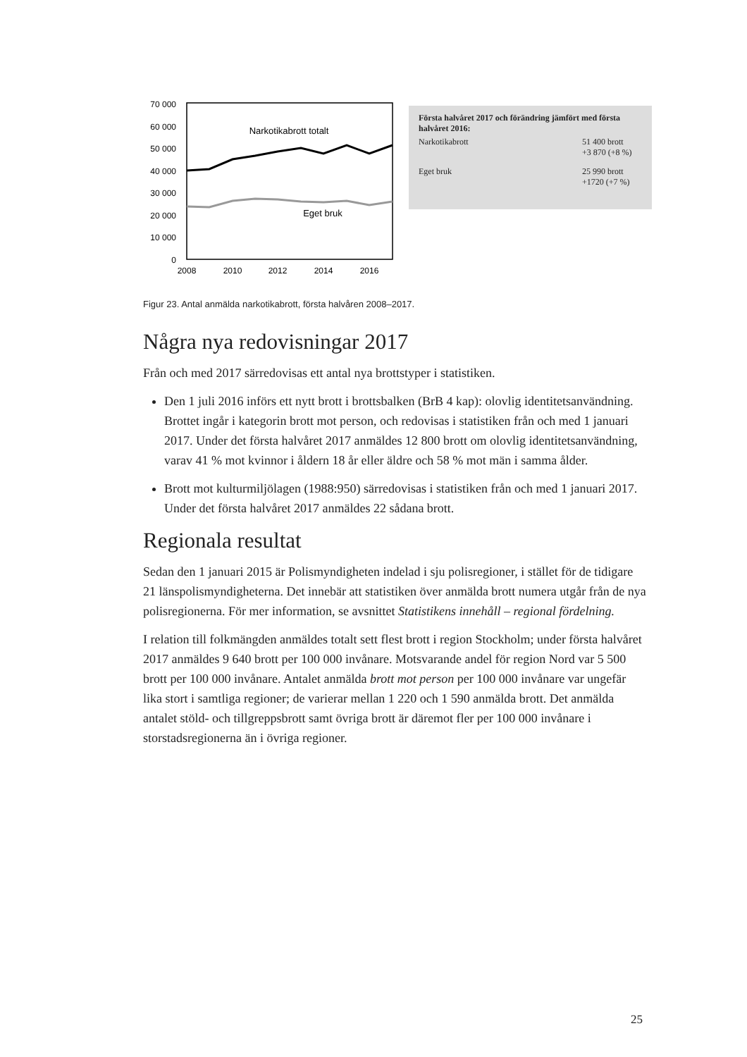70 000
60 000
50 000
40 000
30 000
20 000
10 000
0
Narkotikabrott totalt
Eget bruk
2008
2010
2012
2014
2016
Första halvåret 2017 och förändring jämfört med första halvåret 2016:
| Narkotikabrott | 51 400 brott +3 870 (+8 %) |
| Eget bruk | 25 990 brott +1720 (+7 %) |
Figur 23. Antal anmälda narkotikabrott, första halvåren 2008–2017.
Några nya redovisningar 2017
Från och med 2017 särredovisas ett antal nya brottstyper i statistiken.
Den 1 juli 2016 införs ett nytt brott i brottsbalken (BrB 4 kap): olovlig identitetsanvändning. Brottet ingår i kategorin brott mot person, och redovisas i statistiken från och med 1 januari 2017. Under det första halvåret 2017 anmäldes 12 800 brott om olovlig identitetsanvändning, varav 41 % mot kvinnor i åldern 18 år eller äldre och 58 % mot män i samma ålder.
Brott mot kulturmiljölagen (1988:950) särredovisas i statistiken från och med 1 januari 2017. Under det första halvåret 2017 anmäldes 22 sådana brott.
Regionala resultat
Sedan den 1 januari 2015 är Polismyndigheten indelad i sju polisregioner, i stället för de tidigare 21 länspolismyndigheterna. Det innebär att statistiken över anmälda brott numera utgår från de nya polisregionerna. För mer information, se avsnittet Statistikens innehåll – regional fördelning.
I relation till folkmängden anmäldes totalt sett flest brott i region Stockholm; under första halvåret 2017 anmäldes 9 640 brott per 100 000 invånare. Motsvarande andel för region Nord var 5 500 brott per 100 000 invånare. Antalet anmälda brott mot person per 100 000 invånare var ungefär lika stort i samtliga regioner; de varierar mellan 1 220 och 1 590 anmälda brott. Det anmälda antalet stöld- och tillgreppsbrott samt övriga brott är däremot fler per 100 000 invånare i storstadsregionerna än i övriga regioner.
25